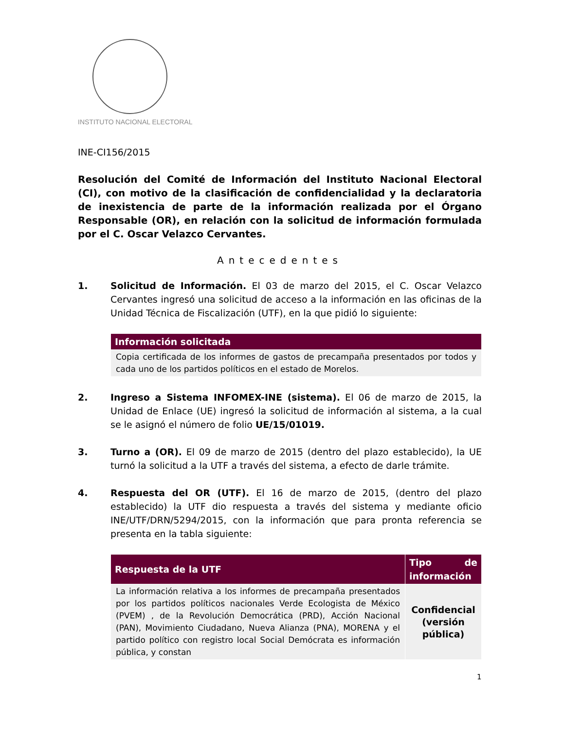INSTITUTO NACIONAL ELECTORAL
INE-CI156/2015
Resolución del Comité de Información del Instituto Nacional Electoral (CI), con motivo de la clasificación de confidencialidad y la declaratoria de inexistencia de parte de la información realizada por el Órgano Responsable (OR), en relación con la solicitud de información formulada por el C. Oscar Velazco Cervantes.
Antecedentes
1. Solicitud de Información. El 03 de marzo del 2015, el C. Oscar Velazco Cervantes ingresó una solicitud de acceso a la información en las oficinas de la Unidad Técnica de Fiscalización (UTF), en la que pidió lo siguiente:
| Información solicitada |
| --- |
| Copia certificada de los informes de gastos de precampaña presentados por todos y cada uno de los partidos políticos en el estado de Morelos. |
2. Ingreso a Sistema INFOMEX-INE (sistema). El 06 de marzo de 2015, la Unidad de Enlace (UE) ingresó la solicitud de información al sistema, a la cual se le asignó el número de folio UE/15/01019.
3. Turno a (OR). El 09 de marzo de 2015 (dentro del plazo establecido), la UE turnó la solicitud a la UTF a través del sistema, a efecto de darle trámite.
4. Respuesta del OR (UTF). El 16 de marzo de 2015, (dentro del plazo establecido) la UTF dio respuesta a través del sistema y mediante oficio INE/UTF/DRN/5294/2015, con la información que para pronta referencia se presenta en la tabla siguiente:
| Respuesta de la UTF | Tipo de información |
| --- | --- |
| La información relativa a los informes de precampaña presentados por los partidos políticos nacionales Verde Ecologista de México (PVEM) , de la Revolución Democrática (PRD), Acción Nacional (PAN), Movimiento Ciudadano, Nueva Alianza (PNA), MORENA y el partido político con registro local Social Demócrata es información pública, y constan | Confidencial (versión pública) |
1